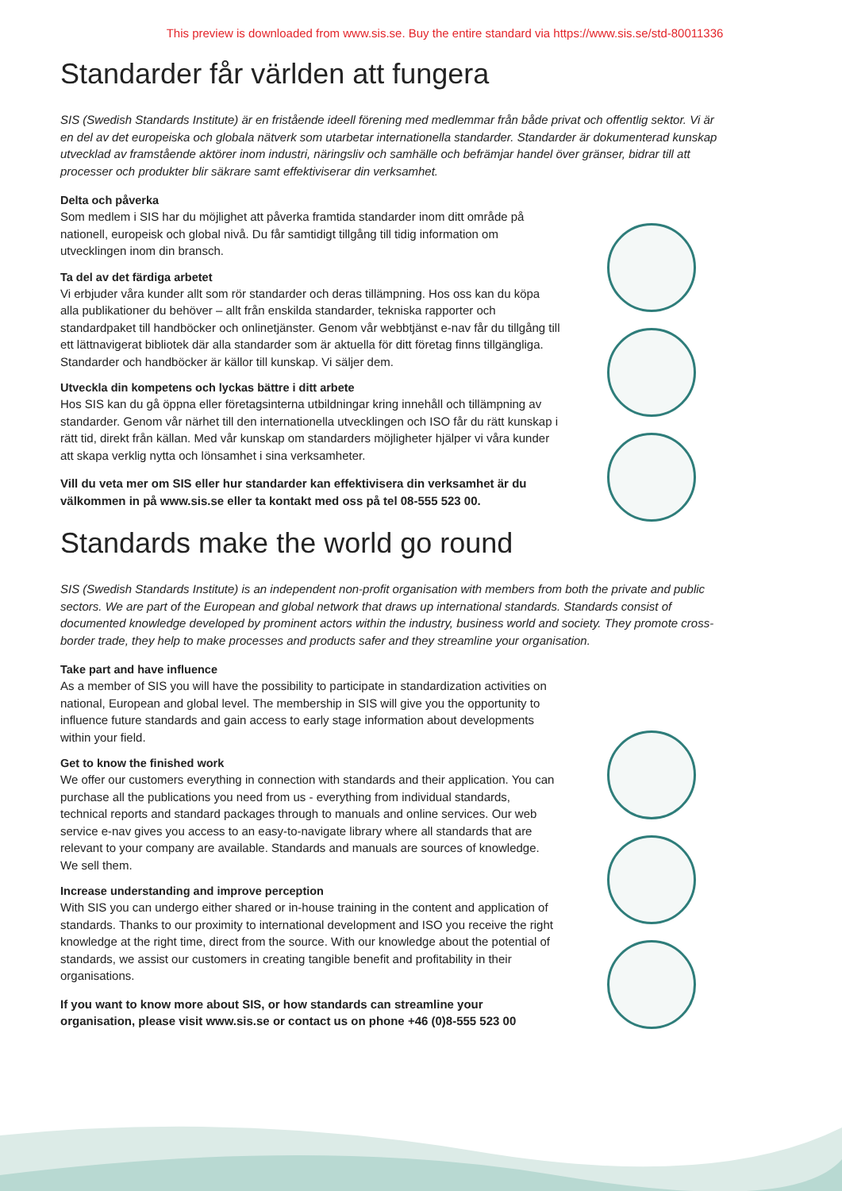This preview is downloaded from www.sis.se. Buy the entire standard via https://www.sis.se/std-80011336
Standarder får världen att fungera
SIS (Swedish Standards Institute) är en fristående ideell förening med medlemmar från både privat och offentlig sektor. Vi är en del av det europeiska och globala nätverk som utarbetar internationella standarder. Standarder är dokumenterad kunskap utvecklad av framstående aktörer inom industri, näringsliv och samhälle och befrämjar handel över gränser, bidrar till att processer och produkter blir säkrare samt effektiviserar din verksamhet.
Delta och påverka
Som medlem i SIS har du möjlighet att påverka framtida standarder inom ditt område på nationell, europeisk och global nivå. Du får samtidigt tillgång till tidig information om utvecklingen inom din bransch.
Ta del av det färdiga arbetet
Vi erbjuder våra kunder allt som rör standarder och deras tillämpning. Hos oss kan du köpa alla publikationer du behöver – allt från enskilda standarder, tekniska rapporter och standardpaket till handböcker och onlinetjänster. Genom vår webbtjänst e-nav får du tillgång till ett lättnavigerat bibliotek där alla standarder som är aktuella för ditt företag finns tillgängliga. Standarder och handböcker är källor till kunskap. Vi säljer dem.
Utveckla din kompetens och lyckas bättre i ditt arbete
Hos SIS kan du gå öppna eller företagsinterna utbildningar kring innehåll och tillämpning av standarder. Genom vår närhet till den internationella utvecklingen och ISO får du rätt kunskap i rätt tid, direkt från källan. Med vår kunskap om standarders möjligheter hjälper vi våra kunder att skapa verklig nytta och lönsamhet i sina verksamheter.
Vill du veta mer om SIS eller hur standarder kan effektivisera din verksamhet är du välkommen in på www.sis.se eller ta kontakt med oss på tel 08-555 523 00.
Standards make the world go round
SIS (Swedish Standards Institute) is an independent non-profit organisation with members from both the private and public sectors. We are part of the European and global network that draws up international standards. Standards consist of documented knowledge developed by prominent actors within the industry, business world and society. They promote cross-border trade, they help to make processes and products safer and they streamline your organisation.
Take part and have influence
As a member of SIS you will have the possibility to participate in standardization activities on national, European and global level. The membership in SIS will give you the opportunity to influence future standards and gain access to early stage information about developments within your field.
Get to know the finished work
We offer our customers everything in connection with standards and their application. You can purchase all the publications you need from us - everything from individual standards, technical reports and standard packages through to manuals and online services. Our web service e-nav gives you access to an easy-to-navigate library where all standards that are relevant to your company are available. Standards and manuals are sources of knowledge. We sell them.
Increase understanding and improve perception
With SIS you can undergo either shared or in-house training in the content and application of standards. Thanks to our proximity to international development and ISO you receive the right knowledge at the right time, direct from the source. With our knowledge about the potential of standards, we assist our customers in creating tangible benefit and profitability in their organisations.
If you want to know more about SIS, or how standards can streamline your organisation, please visit www.sis.se or contact us on phone +46 (0)8-555 523 00